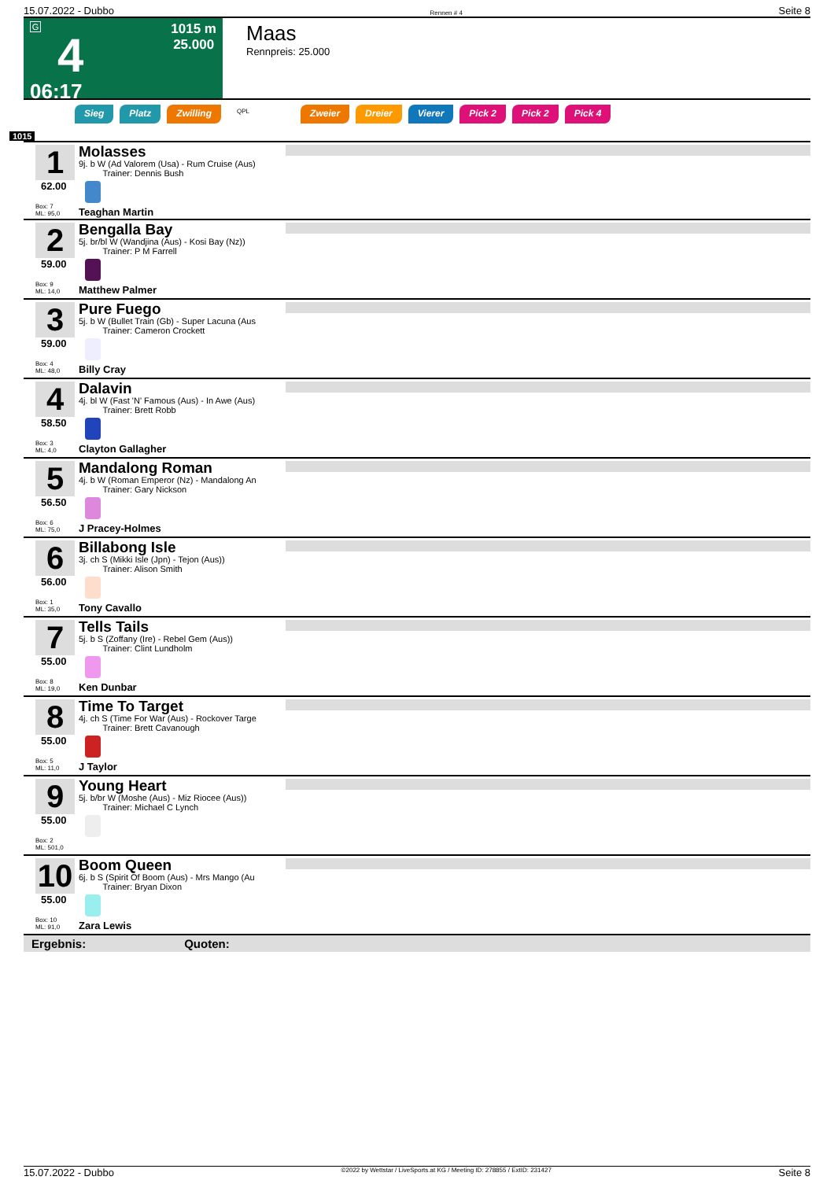15.07.2022 - Dubbo Rennen # 4 Seite 8
G
4
06:17
1015 m
25.000
Maas
Rennpreis: 25.000
Sieg Platz Zwilling QPL Zweier Dreier Vierer Pick 2 Pick 2 Pick 4
1015
1
62.00
Box: 7
ML: 95,0
Molasses
9j. b W (Ad Valorem (Usa) - Rum Cruise (Aus)
Trainer: Dennis Bush
Teaghan Martin
2
59.00
Box: 9
ML: 14,0
Bengalla Bay
5j. br/bl W (Wandjina (Aus) - Kosi Bay (Nz))
Trainer: P M Farrell
Matthew Palmer
3
59.00
Box: 4
ML: 48,0
Pure Fuego
5j. b W (Bullet Train (Gb) - Super Lacuna (Aus
Trainer: Cameron Crockett
Billy Cray
4
58.50
Box: 3
ML: 4,0
Dalavin
4j. bl W (Fast 'N' Famous (Aus) - In Awe (Aus)
Trainer: Brett Robb
Clayton Gallagher
5
56.50
Box: 6
ML: 75,0
Mandalong Roman
4j. b W (Roman Emperor (Nz) - Mandalong An
Trainer: Gary Nickson
J Pracey-Holmes
6
56.00
Box: 1
ML: 35,0
Billabong Isle
3j. ch S (Mikki Isle (Jpn) - Tejon (Aus))
Trainer: Alison Smith
Tony Cavallo
7
55.00
Box: 8
ML: 19,0
Tells Tails
5j. b S (Zoffany (Ire) - Rebel Gem (Aus))
Trainer: Clint Lundholm
Ken Dunbar
8
55.00
Box: 5
ML: 11,0
Time To Target
4j. ch S (Time For War (Aus) - Rockover Targe
Trainer: Brett Cavanough
J Taylor
9
55.00
Box: 2
ML: 501,0
Young Heart
5j. b/br W (Moshe (Aus) - Miz Riocee (Aus))
Trainer: Michael C Lynch
10
55.00
Box: 10
ML: 91,0
Boom Queen
6j. b S (Spirit Of Boom (Aus) - Mrs Mango (Au
Trainer: Bryan Dixon
Zara Lewis
Ergebnis: Quoten:
15.07.2022 - Dubbo ©2022 by Wettstar / LiveSports.at KG / Meeting ID: 278855 / ExtID: 231427 Seite 8